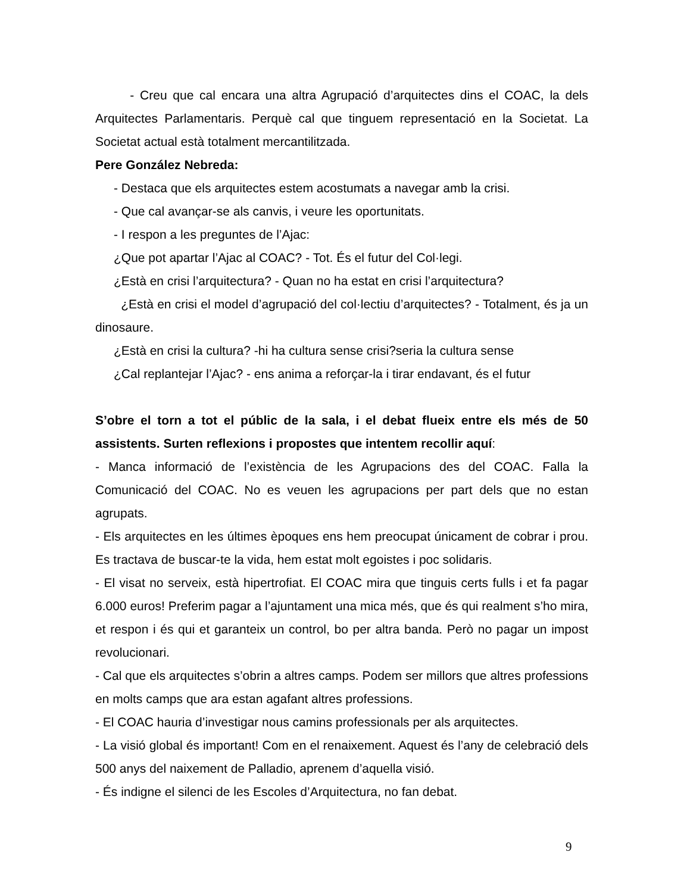- Creu que cal encara una altra Agrupació d’arquitectes dins el COAC, la dels Arquitectes Parlamentaris. Perquè cal que tinguem representació en la Societat. La Societat actual està totalment mercantilitzada.
Pere González Nebreda:
- Destaca que els arquitectes estem acostumats a navegar amb la crisi.
- Que cal avançar-se als canvis, i veure les oportunitats.
- I respon a les preguntes de l’Ajac:
¿Que pot apartar l’Ajac al COAC? - Tot. És el futur del Col·legi.
¿Està en crisi l’arquitectura? - Quan no ha estat en crisi l’arquitectura?
¿Està en crisi el model d’agrupació del col·lectiu d’arquitectes? - Totalment, és ja un dinosaure.
¿Està en crisi la cultura? -hi ha cultura sense crisi?seria la cultura sense
¿Cal replantejar l’Ajac? - ens anima a reforçar-la i tirar endavant, és el futur
S’obre el torn a tot el públic de la sala, i el debat flueix entre els més de 50 assistents. Surten reflexions i propostes que intentem recollir aquí:
- Manca informació de l’existència de les Agrupacions des del COAC. Falla la Comunicació del COAC. No es veuen les agrupacions per part dels que no estan agrupats.
- Els arquitectes en les últimes èpoques ens hem preocupat únicament de cobrar i prou. Es tractava de buscar-te la vida, hem estat molt egoistes i poc solidaris.
- El visat no serveix, està hipertrofiat. El COAC mira que tinguis certs fulls i et fa pagar 6.000 euros! Preferim pagar a l’ajuntament una mica més, que és qui realment s’ho mira, et respon i és qui et garanteix un control, bo per altra banda. Però no pagar un impost revolucionari.
- Cal que els arquitectes s’obrin a altres camps. Podem ser millors que altres professions en molts camps que ara estan agafant altres professions.
- El COAC hauria d’investigar nous camins professionals per als arquitectes.
- La visió global és important! Com en el renaixement. Aquest és l’any de celebració dels 500 anys del naixement de Palladio, aprenem d’aquella visió.
- És indigne el silenci de les Escoles d’Arquitectura, no fan debat.
9